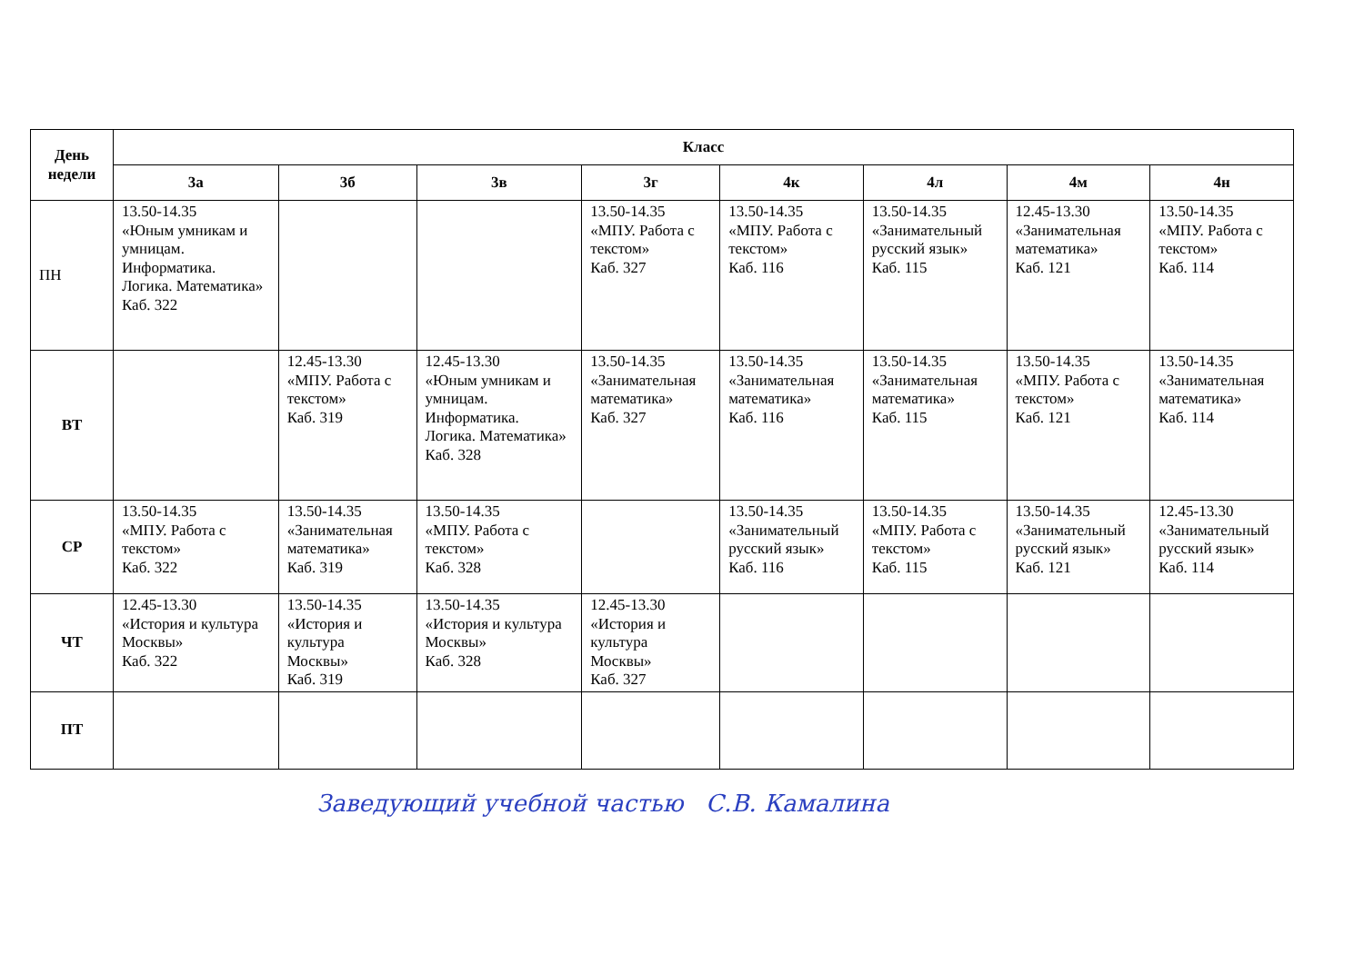| День недели | Класс | | | | | | | |
| --- | --- | --- | --- | --- | --- | --- | --- | --- |
| | 3а | 3б | 3в | 3г | 4к | 4л | 4м | 4н |
| ПН | 13.50-14.35 «Юным умникам и умницам. Информатика. Логика. Математика» Каб. 322 | | | 13.50-14.35 «МПУ. Работа с текстом» Каб. 327 | 13.50-14.35 «МПУ. Работа с текстом» Каб. 116 | 13.50-14.35 «Занимательный русский язык» Каб. 115 | 12.45-13.30 «Занимательная математика» Каб. 121 | 13.50-14.35 «МПУ. Работа с текстом» Каб. 114 |
| ВТ | | 12.45-13.30 «МПУ. Работа с текстом» Каб. 319 | 12.45-13.30 «Юным умникам и умницам. Информатика. Логика. Математика» Каб. 328 | 13.50-14.35 «Занимательная математика» Каб. 327 | 13.50-14.35 «Занимательная математика» Каб. 116 | 13.50-14.35 «Занимательная математика» Каб. 115 | 13.50-14.35 «МПУ. Работа с текстом» Каб. 121 | 13.50-14.35 «Занимательная математика» Каб. 114 |
| СР | 13.50-14.35 «МПУ. Работа с текстом» Каб. 322 | 13.50-14.35 «Занимательная математика» Каб. 319 | 13.50-14.35 «МПУ. Работа с текстом» Каб. 328 | | 13.50-14.35 «Занимательный русский язык» Каб. 116 | 13.50-14.35 «МПУ. Работа с текстом» Каб. 115 | 13.50-14.35 «Занимательный русский язык» Каб. 121 | 12.45-13.30 «Занимательный русский язык» Каб. 114 |
| ЧТ | 12.45-13.30 «История и культура Москвы» Каб. 322 | 13.50-14.35 «История и культура Москвы» Каб. 319 | 13.50-14.35 «История и культура Москвы» Каб. 328 | 12.45-13.30 «История и культура Москвы» Каб. 327 | | | | |
| ПТ | | | | | | | | |
Заведующий учебной частью С.В. Камалина